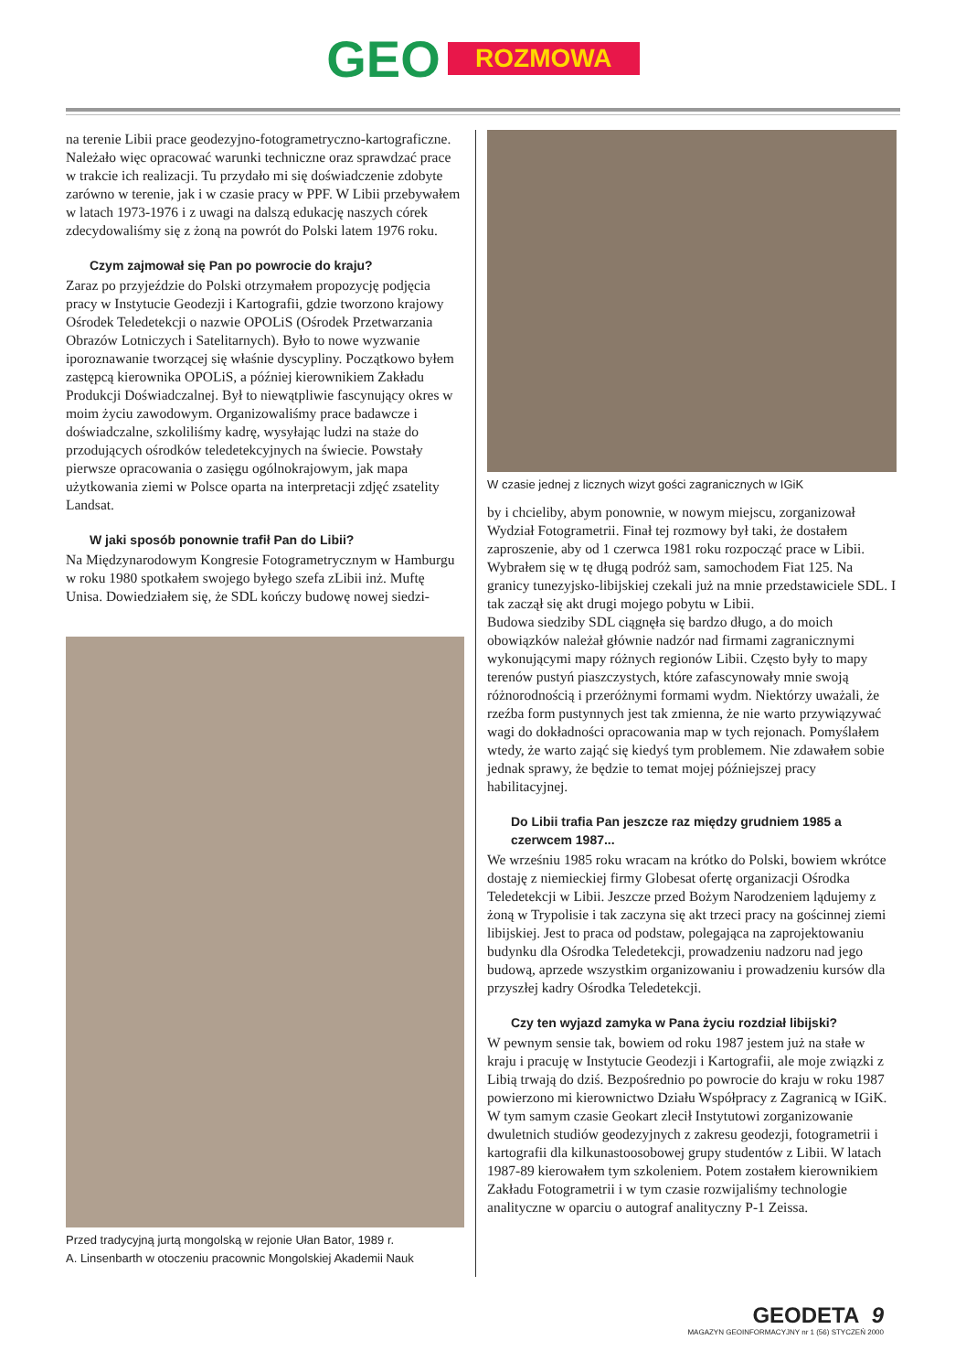GEO
ROZMOWA
na terenie Libii prace geodezyjno-fotogrametryczno-kartograficzne. Należało więc opracować warunki techniczne oraz sprawdzać prace w trakcie ich realizacji. Tu przydało mi się doświadczenie zdobyte zarówno w terenie, jak i w czasie pracy w PPF. W Libii przebywałem w latach 1973-1976 i z uwagi na dalszą edukację naszych córek zdecydowaliśmy się z żoną na powrót do Polski latem 1976 roku.
Czym zajmował się Pan po powrocie do kraju?
Zaraz po przyjeździe do Polski otrzymałem propozycję podjęcia pracy w Instytucie Geodezji i Kartografii, gdzie tworzono krajowy Ośrodek Teledetekcji o nazwie OPOLiS (Ośrodek Przetwarzania Obrazów Lotniczych i Satelitarnych). Było to nowe wyzwanie iporoznawanie tworzącej się właśnie dyscypliny. Początkowo byłem zastępcą kierownika OPOLiS, a później kierownikiem Zakładu Produkcji Doświadczalnej. Był to niewątpliwie fascynujący okres w moim życiu zawodowym. Organizowaliśmy prace badawcze i doświadczalne, szkoliliśmy kadrę, wysyłając ludzi na staże do przodujących ośrodków teledetekcyjnych na świecie. Powstały pierwsze opracowania o zasięgu ogólnokrajowym, jak mapa użytkowania ziemi w Polsce oparta na interpretacji zdjęć zsatelity Landsat.
W jaki sposób ponownie trafił Pan do Libii?
Na Międzynarodowym Kongresie Fotogrametrycznym w Hamburgu w roku 1980 spotkałem swojego byłego szefa zLibii inż. Muftę Unisa. Dowiedziałem się, że SDL kończy budowę nowej siedzi-
Przed tradycyjną jurtą mongolską w rejonie Ułan Bator, 1989 r.
A. Linsenbarth w otoczeniu pracownic Mongolskiej Akademii Nauk
W czasie jednej z licznych wizyt gości zagranicznych w IGiK
by i chcieliby, abym ponownie, w nowym miejscu, zorganizował Wydział Fotogrametrii. Finał tej rozmowy był taki, że dostałem zaproszenie, aby od 1 czerwca 1981 roku rozpocząć prace w Libii. Wybrałem się w tę długą podróż sam, samochodem Fiat 125. Na granicy tunezyjsko-libijskiej czekali już na mnie przedstawiciele SDL. I tak zaczął się akt drugi mojego pobytu w Libii.
Budowa siedziby SDL ciągnęła się bardzo długo, a do moich obowiązków należał głównie nadzór nad firmami zagranicznymi wykonującymi mapy różnych regionów Libii. Często były to mapy terenów pustyń piaszczystych, które zafascynowały mnie swoją różnorodnością i przeróżnymi formami wydm. Niektórzy uważali, że rzeźba form pustynnych jest tak zmienna, że nie warto przywiązywać wagi do dokładności opracowania map w tych rejonach. Pomyślałem wtedy, że warto zająć się kiedyś tym problemem. Nie zdawałem sobie jednak sprawy, że będzie to temat mojej późniejszej pracy habilitacyjnej.
Do Libii trafia Pan jeszcze raz między grudniem 1985 a czerwcem 1987...
We wrześniu 1985 roku wracam na krótko do Polski, bowiem wkrótce dostaję z niemieckiej firmy Globesat ofertę organizacji Ośrodka Teledetekcji w Libii. Jeszcze przed Bożym Narodzeniem lądujemy z żoną w Trypolisie i tak zaczyna się akt trzeci pracy na gościnnej ziemi libijskiej. Jest to praca od podstaw, polegająca na zaprojektowaniu budynku dla Ośrodka Teledetekcji, prowadzeniu nadzoru nad jego budową, aprzede wszystkim organizowaniu i prowadzeniu kursów dla przyszłej kadry Ośrodka Teledetekcji.
Czy ten wyjazd zamyka w Pana życiu rozdział libijski?
W pewnym sensie tak, bowiem od roku 1987 jestem już na stałe w kraju i pracuję w Instytucie Geodezji i Kartografii, ale moje związki z Libią trwają do dziś. Bezpośrednio po powrocie do kraju w roku 1987 powierzono mi kierownictwo Działu Współpracy z Zagranicą w IGiK. W tym samym czasie Geokart zlecił Instytutowi zorganizowanie dwuletnich studiów geodezyjnych z zakresu geodezji, fotogrametrii i kartografii dla kilkunastoosobowej grupy studentów z Libii. W latach 1987-89 kierowałem tym szkoleniem. Potem zostałem kierownikiem Zakładu Fotogrametrii i w tym czasie rozwijaliśmy technologie analityczne w oparciu o autograf analityczny P-1 Zeissa.
GEODETA 9
MAGAZYN GEOINFORMACYJNY nr 1 (56) STYCZEŃ 2000